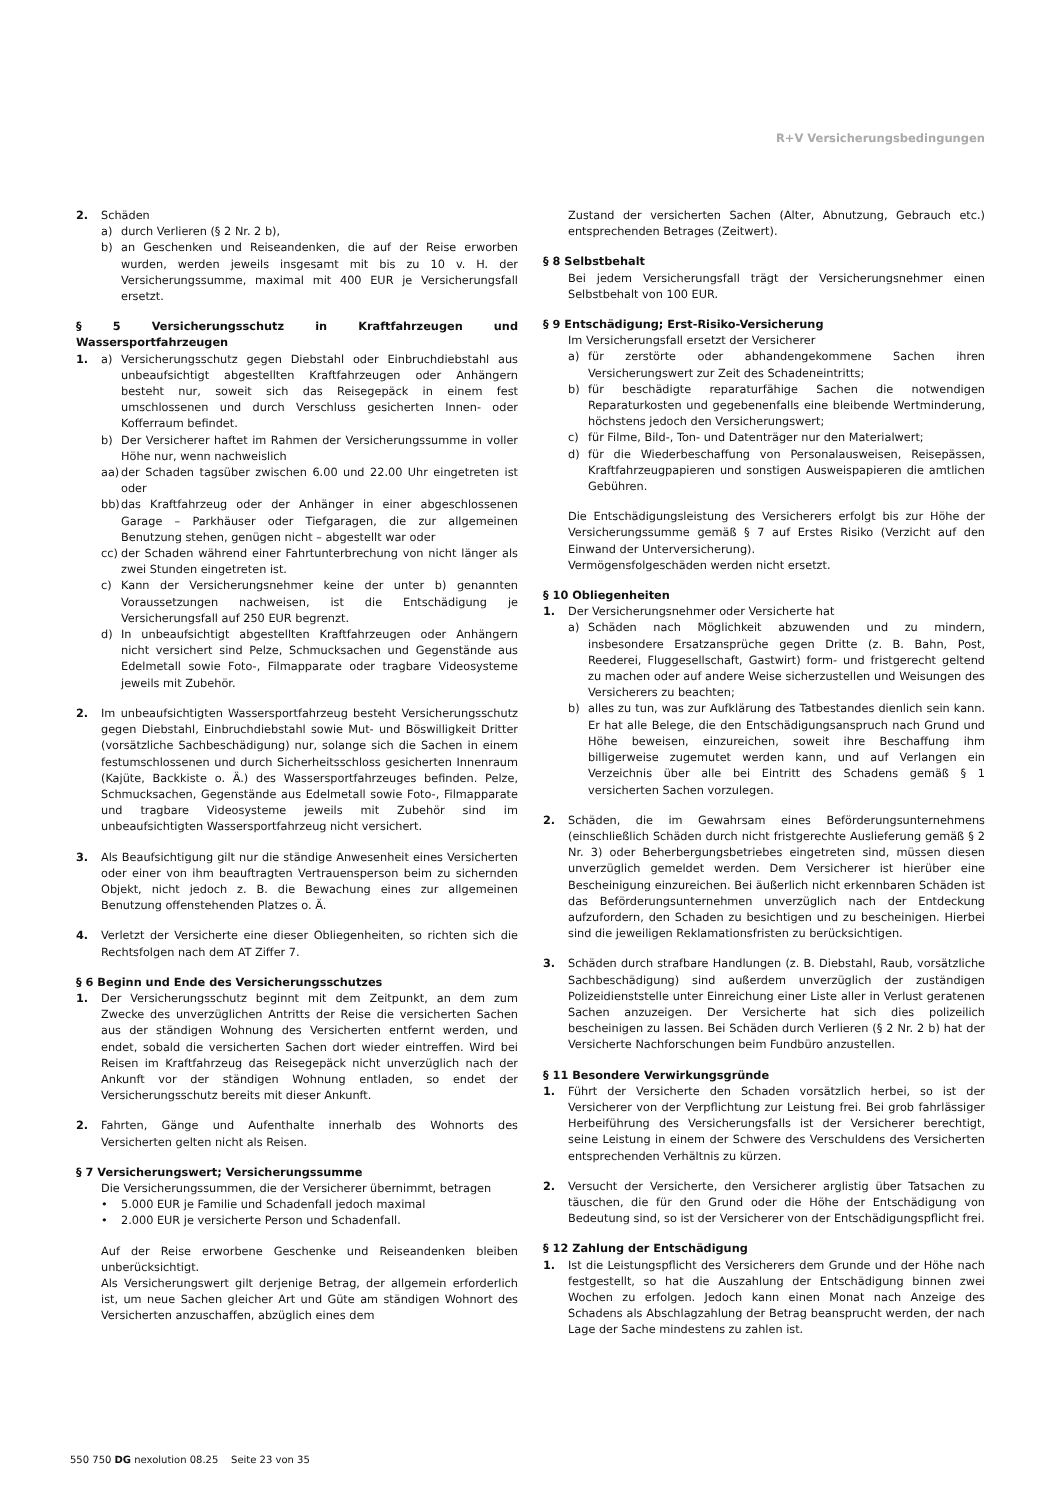R+V Versicherungsbedingungen
2. Schäden
a) durch Verlieren (§ 2 Nr. 2 b),
b) an Geschenken und Reiseandenken, die auf der Reise erworben wurden, werden jeweils insgesamt mit bis zu 10 v. H. der Versicherungssumme, maximal mit 400 EUR je Versicherungsfall ersetzt.
§ 5 Versicherungsschutz in Kraftfahrzeugen und Wassersportfahrzeugen
1. a) Versicherungsschutz gegen Diebstahl oder Einbruchdiebstahl aus unbeaufsichtigt abgestellten Kraftfahrzeugen oder Anhängern besteht nur, soweit sich das Reisegepäck in einem fest umschlossenen und durch Verschluss gesicherten Innen- oder Kofferraum befindet.
b) Der Versicherer haftet im Rahmen der Versicherungssumme in voller Höhe nur, wenn nachweislich
aa)
der Schaden tagsüber zwischen 6.00 und 22.00 Uhr eingetreten ist oder
bb)
das Kraftfahrzeug oder der Anhänger in einer abgeschlossenen Garage – Parkhäuser oder Tiefgaragen, die zur allgemeinen Benutzung stehen, genügen nicht – abgestellt war oder
cc)
der Schaden während einer Fahrtunterbrechung von nicht länger als zwei Stunden eingetreten ist.
c) Kann der Versicherungsnehmer keine der unter b) genannten Voraussetzungen nachweisen, ist die Entschädigung je Versicherungsfall auf 250 EUR begrenzt.
d) In unbeaufsichtigt abgestellten Kraftfahrzeugen oder Anhängern nicht versichert sind Pelze, Schmucksachen und Gegenstände aus Edelmetall sowie Foto-, Filmapparate oder tragbare Videosysteme jeweils mit Zubehör.
2. Im unbeaufsichtigten Wassersportfahrzeug besteht Versicherungsschutz gegen Diebstahl, Einbruchdiebstahl sowie Mut- und Böswilligkeit Dritter (vorsätzliche Sachbeschädigung) nur, solange sich die Sachen in einem festumschlossenen und durch Sicherheitsschloss gesicherten Innenraum (Kajüte, Backkiste o. Ä.) des Wassersportfahrzeuges befinden. Pelze, Schmucksachen, Gegenstände aus Edelmetall sowie Foto-, Filmapparate und tragbare Videosysteme jeweils mit Zubehör sind im unbeaufsichtigten Wassersportfahrzeug nicht versichert.
3. Als Beaufsichtigung gilt nur die ständige Anwesenheit eines Versicherten oder einer von ihm beauftragten Vertrauensperson beim zu sichernden Objekt, nicht jedoch z. B. die Bewachung eines zur allgemeinen Benutzung offenstehenden Platzes o. Ä.
4. Verletzt der Versicherte eine dieser Obliegenheiten, so richten sich die Rechtsfolgen nach dem AT Ziffer 7.
§ 6 Beginn und Ende des Versicherungsschutzes
1. Der Versicherungsschutz beginnt mit dem Zeitpunkt, an dem zum Zwecke des unverzüglichen Antritts der Reise die versicherten Sachen aus der ständigen Wohnung des Versicherten entfernt werden, und endet, sobald die versicherten Sachen dort wieder eintreffen. Wird bei Reisen im Kraftfahrzeug das Reisegepäck nicht unverzüglich nach der Ankunft vor der ständigen Wohnung entladen, so endet der Versicherungsschutz bereits mit dieser Ankunft.
2. Fahrten, Gänge und Aufenthalte innerhalb des Wohnorts des Versicherten gelten nicht als Reisen.
§ 7 Versicherungswert; Versicherungssumme
Die Versicherungssummen, die der Versicherer übernimmt, betragen
• 5.000 EUR je Familie und Schadenfall jedoch maximal
• 2.000 EUR je versicherte Person und Schadenfall.
Auf der Reise erworbene Geschenke und Reiseandenken bleiben unberücksichtigt.
Als Versicherungswert gilt derjenige Betrag, der allgemein erforderlich ist, um neue Sachen gleicher Art und Güte am ständigen Wohnort des Versicherten anzuschaffen, abzüglich eines dem
Zustand der versicherten Sachen (Alter, Abnutzung, Gebrauch etc.) entsprechenden Betrages (Zeitwert).
§ 8 Selbstbehalt
Bei jedem Versicherungsfall trägt der Versicherungsnehmer einen Selbstbehalt von 100 EUR.
§ 9 Entschädigung; Erst-Risiko-Versicherung
Im Versicherungsfall ersetzt der Versicherer
a) für zerstörte oder abhandengekommene Sachen ihren Versicherungswert zur Zeit des Schadeneintritts;
b) für beschädigte reparaturfähige Sachen die notwendigen Reparaturkosten und gegebenenfalls eine bleibende Wertminderung, höchstens jedoch den Versicherungswert;
c) für Filme, Bild-, Ton- und Datenträger nur den Materialwert;
d) für die Wiederbeschaffung von Personalausweisen, Reisepässen, Kraftfahrzeugpapieren und sonstigen Ausweispapieren die amtlichen Gebühren.
Die Entschädigungsleistung des Versicherers erfolgt bis zur Höhe der Versicherungssumme gemäß § 7 auf Erstes Risiko (Verzicht auf den Einwand der Unterversicherung).
Vermögensfolgeschäden werden nicht ersetzt.
§ 10 Obliegenheiten
1. Der Versicherungsnehmer oder Versicherte hat
a) Schäden nach Möglichkeit abzuwenden und zu mindern, insbesondere Ersatzansprüche gegen Dritte (z. B. Bahn, Post, Reederei, Fluggesellschaft, Gastwirt) form- und fristgerecht geltend zu machen oder auf andere Weise sicherzustellen und Weisungen des Versicherers zu beachten;
b) alles zu tun, was zur Aufklärung des Tatbestandes dienlich sein kann. Er hat alle Belege, die den Entschädigungsanspruch nach Grund und Höhe beweisen, einzureichen, soweit ihre Beschaffung ihm billigerweise zugemutet werden kann, und auf Verlangen ein Verzeichnis über alle bei Eintritt des Schadens gemäß § 1 versicherten Sachen vorzulegen.
2. Schäden, die im Gewahrsam eines Beförderungsunternehmens (einschließlich Schäden durch nicht fristgerechte Auslieferung gemäß § 2 Nr. 3) oder Beherbergungsbetriebes eingetreten sind, müssen diesen unverzüglich gemeldet werden. Dem Versicherer ist hierüber eine Bescheinigung einzureichen. Bei äußerlich nicht erkennbaren Schäden ist das Beförderungsunternehmen unverzüglich nach der Entdeckung aufzufordern, den Schaden zu besichtigen und zu bescheinigen. Hierbei sind die jeweiligen Reklamationsfristen zu berücksichtigen.
3. Schäden durch strafbare Handlungen (z. B. Diebstahl, Raub, vorsätzliche Sachbeschädigung) sind außerdem unverzüglich der zuständigen Polizeidienststelle unter Einreichung einer Liste aller in Verlust geratenen Sachen anzuzeigen. Der Versicherte hat sich dies polizeilich bescheinigen zu lassen. Bei Schäden durch Verlieren (§ 2 Nr. 2 b) hat der Versicherte Nachforschungen beim Fundbüro anzustellen.
§ 11 Besondere Verwirkungsgründe
1. Führt der Versicherte den Schaden vorsätzlich herbei, so ist der Versicherer von der Verpflichtung zur Leistung frei. Bei grob fahrlässiger Herbeiführung des Versicherungsfalls ist der Versicherer berechtigt, seine Leistung in einem der Schwere des Verschuldens des Versicherten entsprechenden Verhältnis zu kürzen.
2. Versucht der Versicherte, den Versicherer arglistig über Tatsachen zu täuschen, die für den Grund oder die Höhe der Entschädigung von Bedeutung sind, so ist der Versicherer von der Entschädigungspflicht frei.
§ 12 Zahlung der Entschädigung
1. Ist die Leistungspflicht des Versicherers dem Grunde und der Höhe nach festgestellt, so hat die Auszahlung der Entschädigung binnen zwei Wochen zu erfolgen. Jedoch kann einen Monat nach Anzeige des Schadens als Abschlagzahlung der Betrag beansprucht werden, der nach Lage der Sache mindestens zu zahlen ist.
550 750 DG nexolution 08.25 Seite 23 von 35